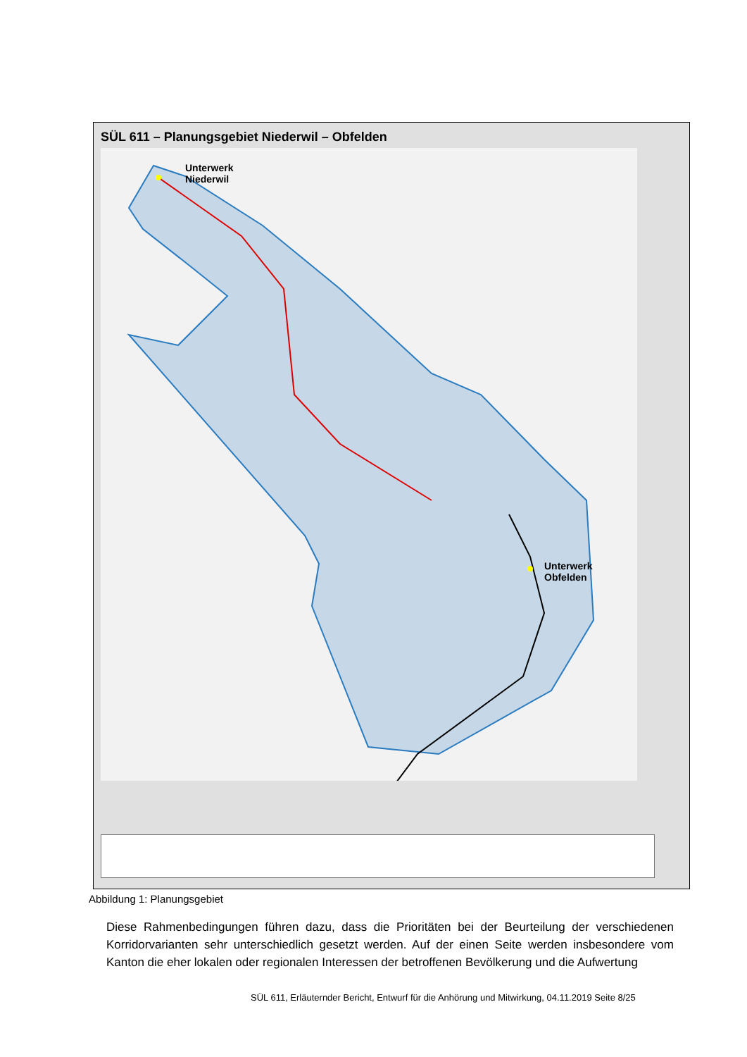SÜL 611 – Planungsgebiet Niederwil – Obfelden
Unterwerk
Niederwil
Unterwerk
Obfelden
Abbildung 1: Planungsgebiet
Diese Rahmenbedingungen führen dazu, dass die Prioritäten bei der Beurteilung der verschiedenen Korridorvarianten sehr unterschiedlich gesetzt werden. Auf der einen Seite werden insbesondere vom Kanton die eher lokalen oder regionalen Interessen der betroffenen Bevölkerung und die Aufwertung
SÜL 611, Erläuternder Bericht, Entwurf für die Anhörung und Mitwirkung, 04.11.2019 Seite 8/25